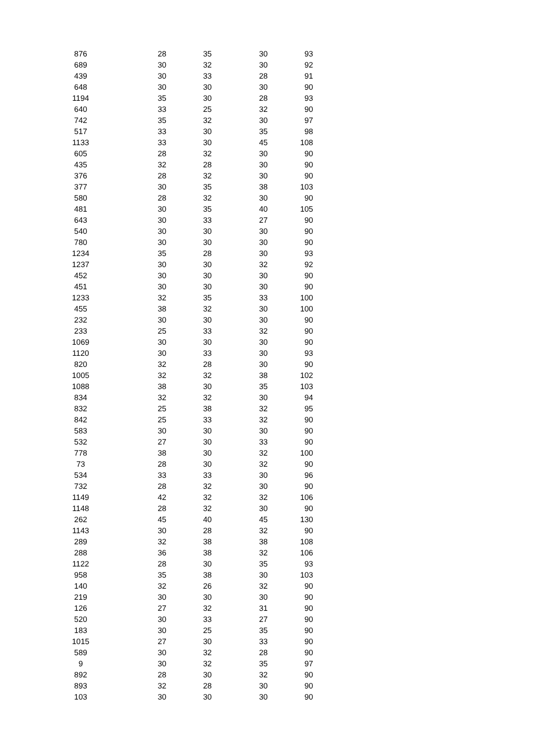| 876 | 28 | 35 | 30 | 93 |
| 689 | 30 | 32 | 30 | 92 |
| 439 | 30 | 33 | 28 | 91 |
| 648 | 30 | 30 | 30 | 90 |
| 1194 | 35 | 30 | 28 | 93 |
| 640 | 33 | 25 | 32 | 90 |
| 742 | 35 | 32 | 30 | 97 |
| 517 | 33 | 30 | 35 | 98 |
| 1133 | 33 | 30 | 45 | 108 |
| 605 | 28 | 32 | 30 | 90 |
| 435 | 32 | 28 | 30 | 90 |
| 376 | 28 | 32 | 30 | 90 |
| 377 | 30 | 35 | 38 | 103 |
| 580 | 28 | 32 | 30 | 90 |
| 481 | 30 | 35 | 40 | 105 |
| 643 | 30 | 33 | 27 | 90 |
| 540 | 30 | 30 | 30 | 90 |
| 780 | 30 | 30 | 30 | 90 |
| 1234 | 35 | 28 | 30 | 93 |
| 1237 | 30 | 30 | 32 | 92 |
| 452 | 30 | 30 | 30 | 90 |
| 451 | 30 | 30 | 30 | 90 |
| 1233 | 32 | 35 | 33 | 100 |
| 455 | 38 | 32 | 30 | 100 |
| 232 | 30 | 30 | 30 | 90 |
| 233 | 25 | 33 | 32 | 90 |
| 1069 | 30 | 30 | 30 | 90 |
| 1120 | 30 | 33 | 30 | 93 |
| 820 | 32 | 28 | 30 | 90 |
| 1005 | 32 | 32 | 38 | 102 |
| 1088 | 38 | 30 | 35 | 103 |
| 834 | 32 | 32 | 30 | 94 |
| 832 | 25 | 38 | 32 | 95 |
| 842 | 25 | 33 | 32 | 90 |
| 583 | 30 | 30 | 30 | 90 |
| 532 | 27 | 30 | 33 | 90 |
| 778 | 38 | 30 | 32 | 100 |
| 73 | 28 | 30 | 32 | 90 |
| 534 | 33 | 33 | 30 | 96 |
| 732 | 28 | 32 | 30 | 90 |
| 1149 | 42 | 32 | 32 | 106 |
| 1148 | 28 | 32 | 30 | 90 |
| 262 | 45 | 40 | 45 | 130 |
| 1143 | 30 | 28 | 32 | 90 |
| 289 | 32 | 38 | 38 | 108 |
| 288 | 36 | 38 | 32 | 106 |
| 1122 | 28 | 30 | 35 | 93 |
| 958 | 35 | 38 | 30 | 103 |
| 140 | 32 | 26 | 32 | 90 |
| 219 | 30 | 30 | 30 | 90 |
| 126 | 27 | 32 | 31 | 90 |
| 520 | 30 | 33 | 27 | 90 |
| 183 | 30 | 25 | 35 | 90 |
| 1015 | 27 | 30 | 33 | 90 |
| 589 | 30 | 32 | 28 | 90 |
| 9 | 30 | 32 | 35 | 97 |
| 892 | 28 | 30 | 32 | 90 |
| 893 | 32 | 28 | 30 | 90 |
| 103 | 30 | 30 | 30 | 90 |